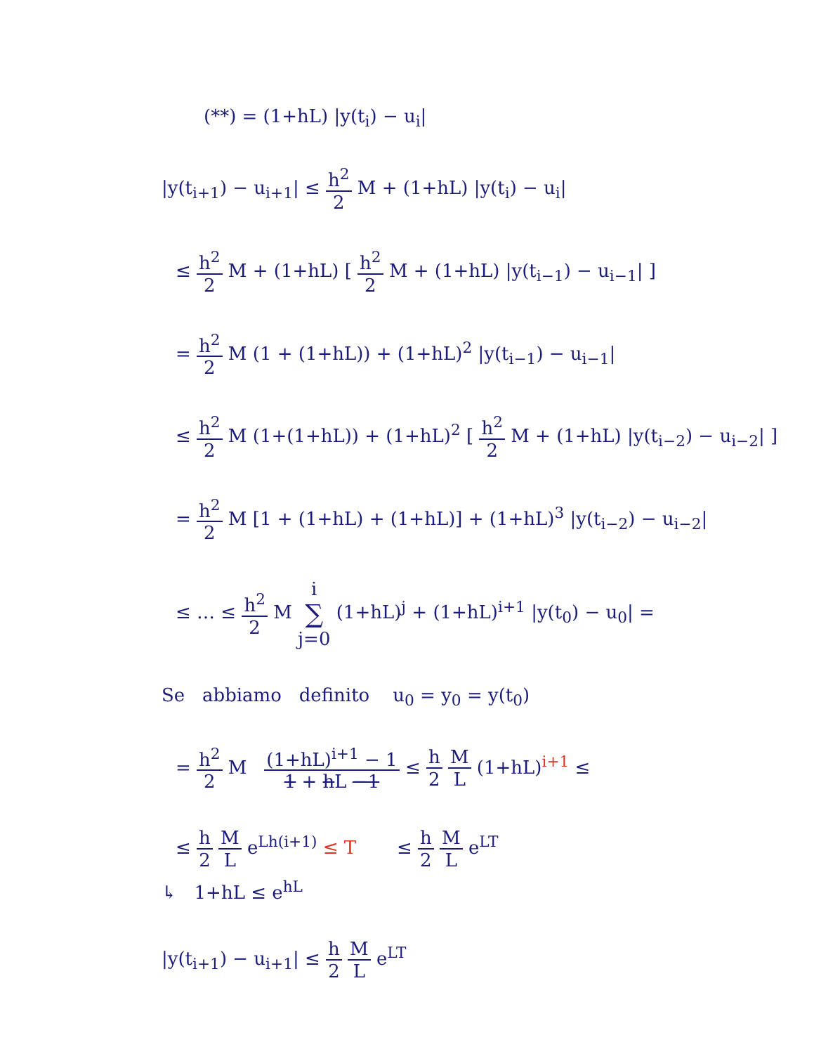(**) = (1+hL) |y(t<sub>i</sub>) − u<sub>i</sub>|
|y(t<sub>i+1</sub>) − u<sub>i+1</sub>| ≤ h<sup>2</sup> 2 M + (1+hL) |y(t<sub>i</sub>) − u<sub>i</sub>|
≤ h<sup>2</sup> 2 M + (1+hL) [ h<sup>2</sup> 2 M + (1+hL) |y(t<sub>i−1</sub>) − u<sub>i−1</sub>| ]
= h<sup>2</sup> 2 M (1 + (1+hL)) + (1+hL)<sup>2</sup> |y(t<sub>i−1</sub>) − u<sub>i−1</sub>|
≤ h<sup>2</sup> 2 M (1+(1+hL)) + (1+hL)<sup>2</sup> [ h<sup>2</sup> 2 M + (1+hL) |y(t<sub>i−2</sub>) − u<sub>i−2</sub>| ]
= h<sup>2</sup> 2 M [1 + (1+hL) + (1+hL)] + (1+hL)<sup>3</sup> |y(t<sub>i−2</sub>) − u<sub>i−2</sub>|
≤ … ≤ h<sup>2</sup> 2 M i ∑ j=0 (1+hL)<sup>j</sup> + (1+hL)<sup>i+1</sup> |y(t<sub>0</sub>) − u<sub>0</sub>| =
Se abbiamo definito u<sub>0</sub> = y<sub>0</sub> = y(t<sub>0</sub>)
= h<sup>2</sup> 2 M (1+hL)<sup>i+1</sup> − 1 1 + hL −1 ≤ h 2 M L (1+hL)<sup>i+1</sup> ≤
≤ h 2 M L e<sup>Lh(i+1)</sup> ≤ T ≤ h 2 M L e<sup>LT</sup>
↳ 1+hL ≤ e<sup>hL</sup>
|y(t<sub>i+1</sub>) − u<sub>i+1</sub>| ≤ h 2 M L e<sup>LT</sup>